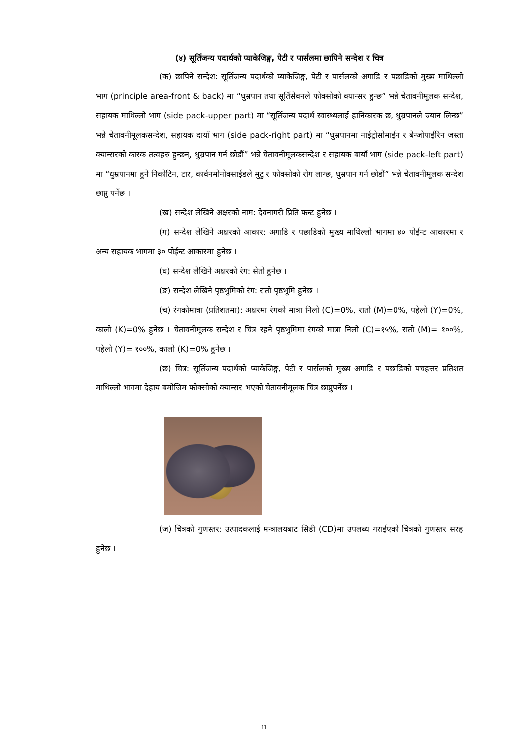(४) सूर्तिजन्य पदार्थको प्याकेजिङ्ग, पेटी र पार्सलमा छापिने सन्देश र चित्र
(क) छापिने सन्देश: सूर्तिजन्य पदार्थको प्याकेजिङ्ग, पेटी र पार्सलको अगाडि र पछाडिको मुख्य माथिल्लो भाग (principle area-front & back) मा “धुम्रपान तथा सूर्तिसेवनले फोक्सोको क्यान्सर हुन्छ” भन्ने चेतावनीमूलक सन्देश, सहायक माथिल्लो भाग (side pack-upper part) मा “सूर्तिजन्य पदार्थ स्वास्थ्यलाई हानिकारक छ, धुम्रपानले ज्यान लिन्छ” भन्ने चेतावनीमूलकसन्देश, सहायक दायाँ भाग (side pack-right part) मा “धुम्रपानमा नाईट्रोसोमाईन र बेन्जोपाईरिन जस्ता क्यान्सरको कारक तत्वहरु हुन्छन्, धुम्रपान गर्न छोडौं” भन्ने चेतावनीमूलकसन्देश र सहायक बायाँ भाग (side pack-left part) मा “धुम्रपानमा हुने निकोटिन, टार, कार्वनमोनोक्साईडले मुटु र फोक्सोको रोग लाग्छ, धुम्रपान गर्न छोडौं” भन्ने चेतावनीमूलक सन्देश छाप्नु पर्नेछ ।
(ख) सन्देश लेखिने अक्षरको नाम: देवनागरी प्रिति फन्ट हुनेछ ।
(ग) सन्देश लेखिने अक्षरको आकार: अगाडि र पछाडिको मुख्य माथिल्लो भागमा ४० पोईन्ट आकारमा र अन्य सहायक भागमा ३० पोईन्ट आकारमा हुनेछ ।
(घ) सन्देश लेखिने अक्षरको रंग: सेतो हुनेछ ।
(ङ) सन्देश लेखिने पृष्ठभुमिको रंग: रातो पृष्ठभूमि हुनेछ ।
(च) रंगकोमात्रा (प्रतिशतमा): अक्षरमा रंगको मात्रा निलो (C)=0%, रातो (M)=0%, पहेलो (Y)=0%, कालो (K)=0% हुनेछ । चेतावनीमूलक सन्देश र चित्र रहने पृष्ठभुमिमा रंगको मात्रा निलो (C)=१५%, रातो (M)= १००%, पहेलो (Y)= १००%, कालो (K)=0% हुनेछ ।
(छ) चित्र: सूर्तिजन्य पदार्थको प्याकेजिङ्ग, पेटी र पार्सलको मुख्य अगाडि र पछाडिको पचहत्तर प्रतिशत माथिल्लो भागमा देहाय बमोजिम फोक्सोको क्यान्सर भएको चेतावनीमूलक चित्र छाप्नुपर्नेछ ।
(ज) चित्रको गुणस्तर: उत्पादकलाई मन्त्रालयबाट सिडी (CD)मा उपलब्ध गराईएको चित्रको गुणस्तर सरह हुनेछ ।
11